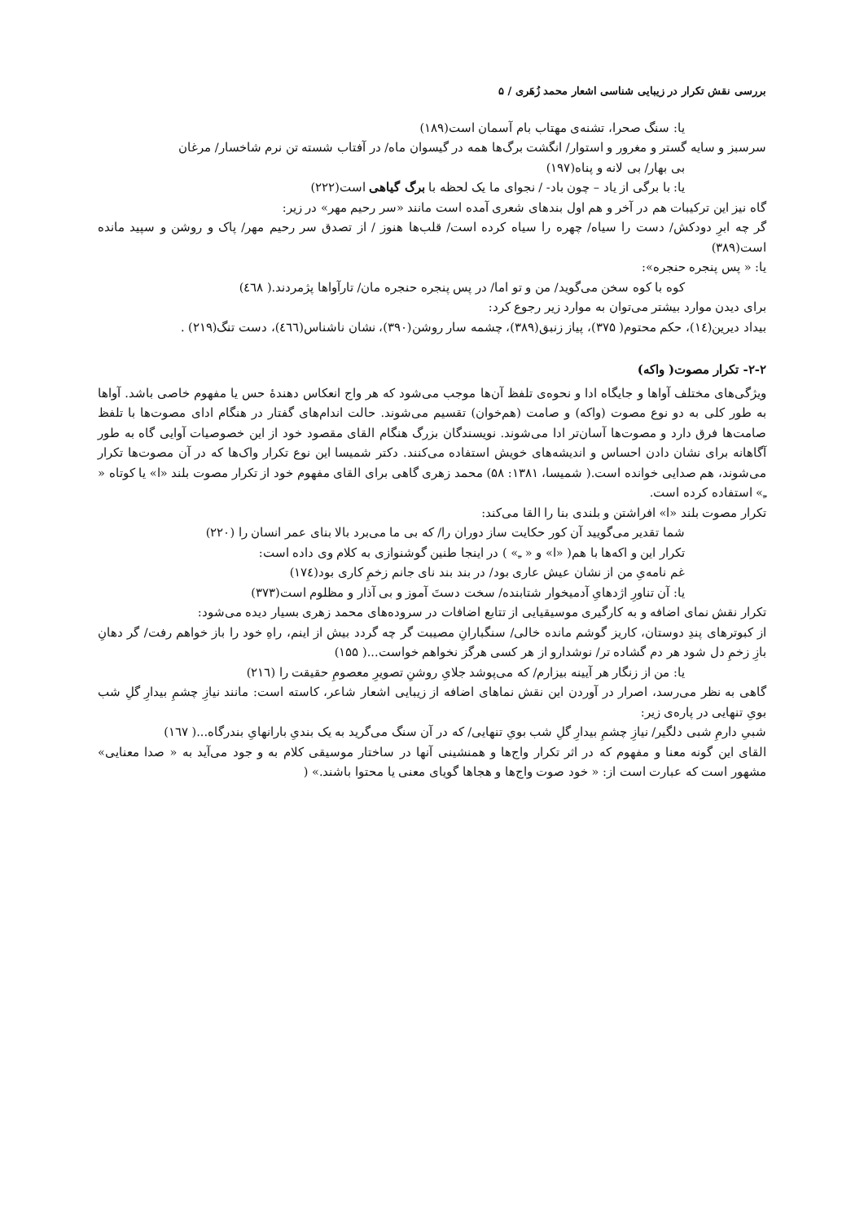بررسی نقش تکرار در زیبایی شناسی اشعار محمد زُهَری / ۵
یا: سنگ صحرا، تشنه‌ی مهتاب بام آسمان است(۱۸۹)
سرسبز و سایه گستر و مغرور و استوار/ انگشت برگ‌ها همه در گیسوان ماه/ در آفتاب شسته تن نرم شاخسار/ مرغان
بی بهار/ بی لانه و پناه(۱۹۷)
یا: با برگی از یاد – چون باد- / نجوای ما یک لحظه با برگ گیاهی است(۲۲۲)
گاه نیز این ترکیبات هم در آخر و هم اول بندهای شعری آمده است مانند «سر رحیم مهر» در زیر:
گر چه ابرِ دودکش/ دست را سیاه/ چهره را سیاه کرده است/ قلب‌ها هنوز / از تصدق سر رحیم مهر/ پاک و روشن و سپید مانده است(۳۸۹)
یا: « پس پنجره حنجره»:
کوه با کوه سخن می‌گوید/ من و تو اما/ در پس پنجره حنجره مان/ تارآواها پژمردند.( ٤٦٨)
برای دیدن موارد بیشتر می‌توان به موارد زیر رجوع کرد:
بیداد دیرین(١٤)، حکم محتوم( ۳۷۵)، پیاز زنبق(۳۸۹)، چشمه سار روشن(۳۹۰)، نشان ناشناس(٤٦٦)، دست تنگ(۲۱۹) .
۲-۲- تکرار مصوت( واکه)
ویژگی‌های مختلف آواها و جایگاه ادا و نحوه‌ی تلفظ آن‌ها موجب می‌شود که هر واج انعکاس دهندۀ حس یا مفهوم خاصی باشد. آواها به طور کلی به دو نوع مصوت (واکه) و صامت (هم‌خوان) تقسیم می‌شوند. حالت اندام‌های گفتار در هنگام ادای مصوت‌ها با تلفظ صامت‌ها فرق دارد و مصوت‌ها آسان‌تر ادا می‌شوند. نویسندگان بزرگ هنگام القای مقصود خود از این خصوصیات آوایی گاه به طور آگاهانه برای نشان دادن احساس و اندیشه‌های خویش استفاده می‌کنند. دکتر شمیسا این نوع تکرار واک‌ها که در آن مصوت‌ها تکرار می‌شوند، هم صدایی خوانده است.( شمیسا، ۱۳۸۱: ۵۸) محمد زهری گاهی برای القای مفهوم خود از تکرار مصوت بلند «ا» یا کوتاه « ـِ» استفاده کرده است.
تکرار مصوت بلند «ا» افراشتن و بلندی بنا را القا می‌کند:
شما تقدیر می‌گویید آن کور حکایت ساز دوران را/ که بی ما می‌برد بالا بنای عمر انسان را (۲۲۰)
تکرار این و اکه‌ها با هم( «ا» و « ـِ» ) در اینجا طنین گوشنوازی به کلام وی داده است:
غم نامه‌یِ من از نشان عیش عاری بود/ در بند بند نای جانم زخمِ کاری بود(١٧٤)
یا: آن تناورِ اژدهایِ آدمیخوار شتابنده/ سخت دستَ آموز و بی آذار و مظلوم است(۳۷۳)
تکرار نقش نمای اضافه و به کارگیری موسیقیایی از تتابع اضافات در سروده‌های محمد زهری بسیار دیده می‌شود:
از کبوترهای پندِ دوستان، کاریز گوشم مانده خالی/ سنگبارانِ مصیبت گر چه گردد بیش از اینم، راهِ خود را باز خواهم رفت/ گر دهانِ بازِ زخمِ دل شود هر دم گشاده تر/ نوشدارو از هر کسی هرگز نخواهم خواست...( ۱۵۵)
یا: من از زنگار هر آیینه بیزارم/ که می‌پوشد جلایِ روشنِ تصویرِ معصومِ حقیقت را (۲۱٦)
گاهی به نظر می‌رسد، اصرار در آوردن این نقش نماهای اضافه از زیبایی اشعار شاعر، کاسته است: مانند نیازِ چشمِ بیدارِ گلِ شب بویِ تنهایی در پاره‌ی زیر:
شبیِ دارمِ شبی دلگیر/ نیازِ چشمِ بیدارِ گلِ شب بویِ تنهایی/ که در آن سنگ می‌گرید به یک بندیِ بارانهایِ بندرگاه...( ١٦٧)
القای این گونه معنا و مفهوم که در اثر تکرار واج‌ها و همنشینی آنها در ساختار موسیقی کلام به و جود می‌آید به « صدا معنایی» مشهور است که عبارت است از: « خود صوت واج‌ها و هجاها گویای معنی یا محتوا باشند.» (